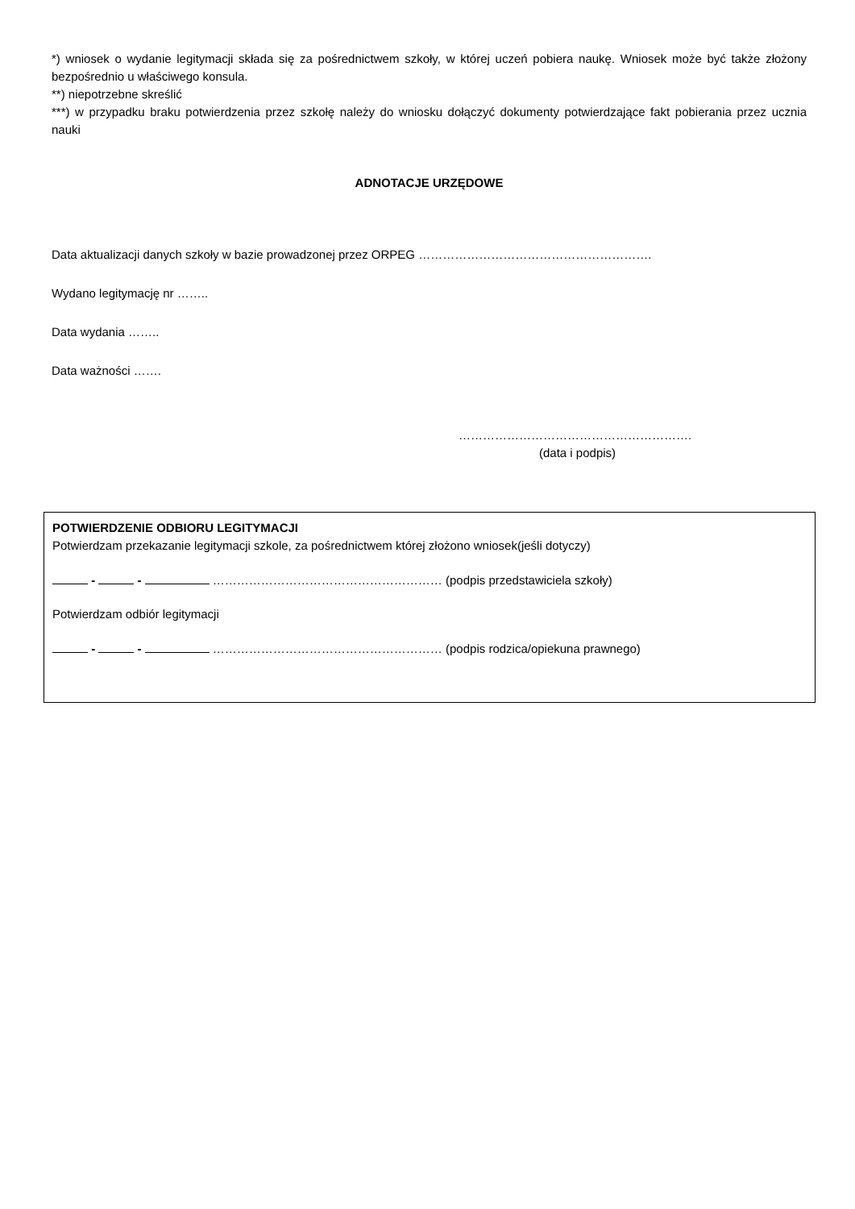*) wniosek o wydanie legitymacji składa się za pośrednictwem szkoły, w której uczeń pobiera naukę. Wniosek może być także złożony bezpośrednio u właściwego konsula.
**) niepotrzebne skreślić
***) w przypadku braku potwierdzenia przez szkołę należy do wniosku dołączyć dokumenty potwierdzające fakt pobierania przez ucznia nauki
ADNOTACJE URZĘDOWE
Data aktualizacji danych szkoły w bazie prowadzonej przez ORPEG ………………………………………………….
Wydano legitymację nr ……..
Data wydania ……..
Data ważności …….
………………………………………………….
(data i podpis)
POTWIERDZENIE ODBIORU LEGITYMACJI
Potwierdzam przekazanie legitymacji szkole, za pośrednictwem której złożono wniosek(jeśli dotyczy)
- - ………………………………………………… (podpis przedstawiciela szkoły)
Potwierdzam odbiór legitymacji
- - ………………………………………………… (podpis rodzica/opiekuna prawnego)